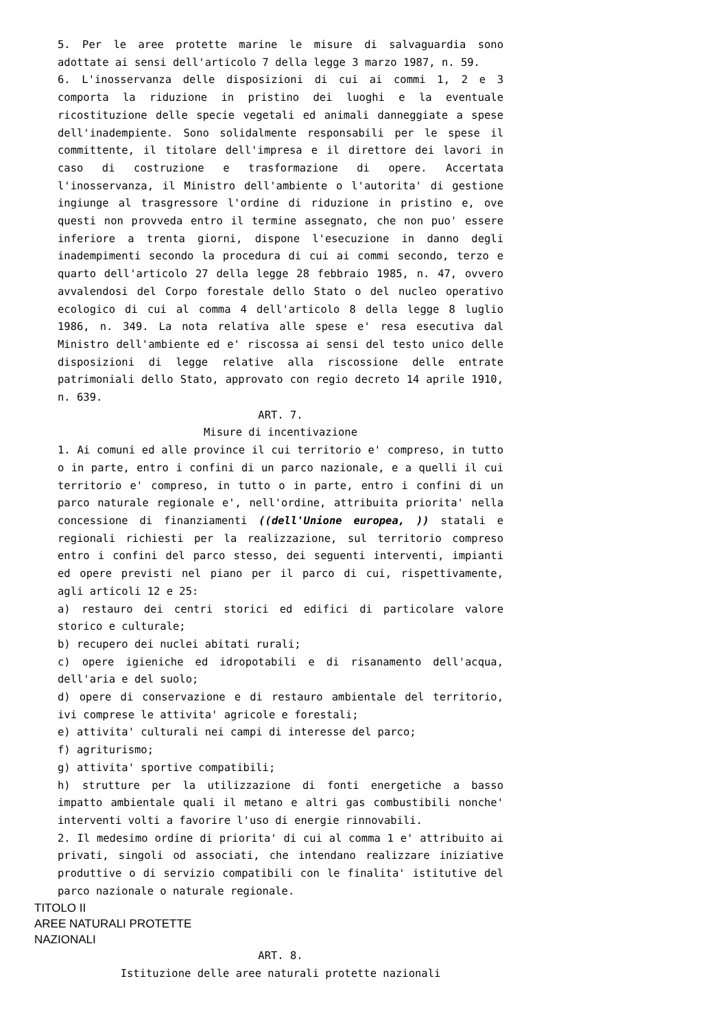5. Per le aree protette marine le misure di salvaguardia sono adottate ai sensi dell'articolo 7 della legge 3 marzo 1987, n. 59.
6. L'inosservanza delle disposizioni di cui ai commi 1, 2 e 3 comporta la riduzione in pristino dei luoghi e la eventuale ricostituzione delle specie vegetali ed animali danneggiate a spese dell'inadempiente. Sono solidalmente responsabili per le spese il committente, il titolare dell'impresa e il direttore dei lavori in caso di costruzione e trasformazione di opere. Accertata l'inosservanza, il Ministro dell'ambiente o l'autorita' di gestione ingiunge al trasgressore l'ordine di riduzione in pristino e, ove questi non provveda entro il termine assegnato, che non puo' essere inferiore a trenta giorni, dispone l'esecuzione in danno degli inadempimenti secondo la procedura di cui ai commi secondo, terzo e quarto dell'articolo 27 della legge 28 febbraio 1985, n. 47, ovvero avvalendosi del Corpo forestale dello Stato o del nucleo operativo ecologico di cui al comma 4 dell'articolo 8 della legge 8 luglio 1986, n. 349. La nota relativa alle spese e' resa esecutiva dal Ministro dell'ambiente ed e' riscossa ai sensi del testo unico delle disposizioni di legge relative alla riscossione delle entrate patrimoniali dello Stato, approvato con regio decreto 14 aprile 1910, n. 639.
ART. 7.
Misure di incentivazione
1. Ai comuni ed alle province il cui territorio e' compreso, in tutto o in parte, entro i confini di un parco nazionale, e a quelli il cui territorio e' compreso, in tutto o in parte, entro i confini di un parco naturale regionale e', nell'ordine, attribuita priorita' nella concessione di finanziamenti ((dell'Unione europea, )) statali e regionali richiesti per la realizzazione, sul territorio compreso entro i confini del parco stesso, dei seguenti interventi, impianti ed opere previsti nel piano per il parco di cui, rispettivamente, agli articoli 12 e 25:
a) restauro dei centri storici ed edifici di particolare valore storico e culturale;
b) recupero dei nuclei abitati rurali;
c) opere igieniche ed idropotabili e di risanamento dell'acqua, dell'aria e del suolo;
d) opere di conservazione e di restauro ambientale del territorio, ivi comprese le attivita' agricole e forestali;
e) attivita' culturali nei campi di interesse del parco;
f) agriturismo;
g) attivita' sportive compatibili;
h) strutture per la utilizzazione di fonti energetiche a basso impatto ambientale quali il metano e altri gas combustibili nonche' interventi volti a favorire l'uso di energie rinnovabili.
2. Il medesimo ordine di priorita' di cui al comma 1 e' attribuito ai privati, singoli od associati, che intendano realizzare iniziative produttive o di servizio compatibili con le finalita' istitutive del parco nazionale o naturale regionale.
TITOLO II
AREE NATURALI PROTETTE
NAZIONALI
ART. 8.
Istituzione delle aree naturali protette nazionali